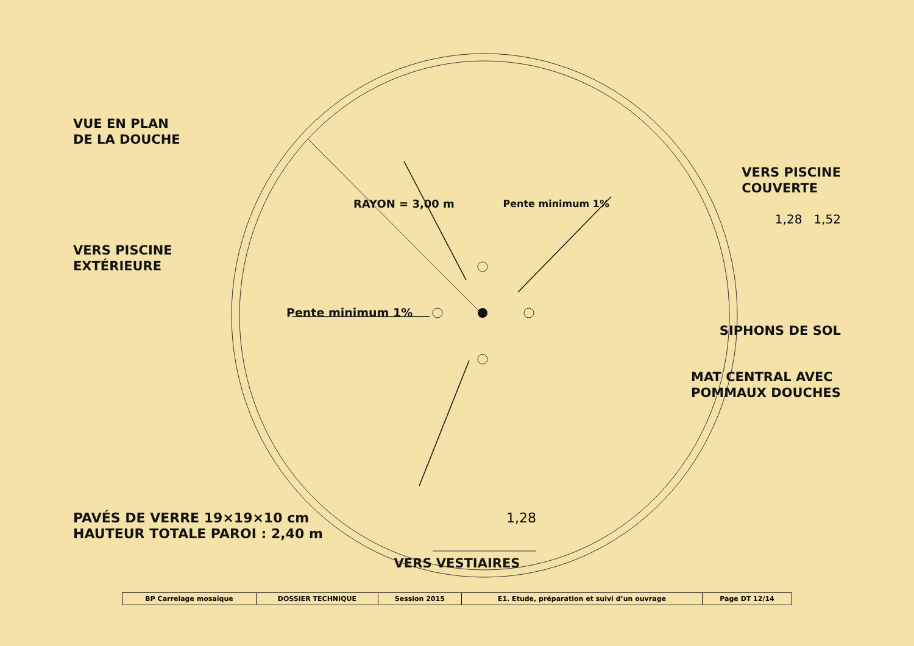VUE EN PLAN
DE LA DOUCHE
VERS PISCINE
COUVERTE
RAYON = 3,00 m Pente minimum 1%
VERS PISCINE
EXTÉRIEURE
1,28 1,52
Pente minimum 1%
SIPHONS DE SOL
MAT CENTRAL AVEC
POMMAUX DOUCHES
PAVÉS DE VERRE 19×19×10 cm
HAUTEUR TOTALE PAROI : 2,40 m
1,28
VERS VESTIAIRES
| BP Carrelage mosaïque | DOSSIER TECHNIQUE | Session 2015 | E1. Etude, préparation et suivi d’un ouvrage | Page DT 12/14 |